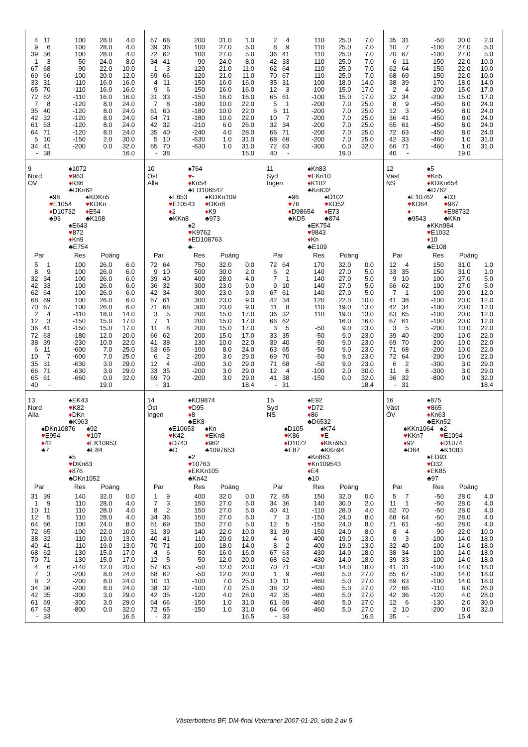| 4 | 11 | 100 | 28.0 | 4.0 |
| 9 | 6 | 100 | 28.0 | 4.0 |
| 39 | 36 | 100 | 28.0 | 4.0 |
| 1 | 3 | 50 | 24.0 | 8.0 |
| 67 | 68 | -90 | 22.0 | 10.0 |
| 69 | 66 | -100 | 20.0 | 12.0 |
| 33 | 31 | -110 | 16.0 | 16.0 |
| 65 | 70 | -110 | 16.0 | 16.0 |
| 72 | 62 | -110 | 16.0 | 16.0 |
| 7 | 8 | -120 | 8.0 | 24.0 |
| 35 | 40 | -120 | 8.0 | 24.0 |
| 42 | 32 | -120 | 8.0 | 24.0 |
| 61 | 63 | -120 | 8.0 | 24.0 |
| 64 | 71 | -120 | 8.0 | 24.0 |
| 5 | 10 | -150 | 2.0 | 30.0 |
| 34 | 41 | -200 | 0.0 | 32.0 |
| - | 38 | | | 16.0 |
| 67 | 68 | 200 | 31.0 | 1.0 |
| 39 | 36 | 100 | 27.0 | 5.0 |
| 72 | 62 | 100 | 27.0 | 5.0 |
| 34 | 41 | -90 | 24.0 | 8.0 |
| 1 | 3 | -120 | 21.0 | 11.0 |
| 69 | 66 | -120 | 21.0 | 11.0 |
| 4 | 11 | -150 | 16.0 | 16.0 |
| 9 | 6 | -150 | 16.0 | 16.0 |
| 31 | 33 | -150 | 16.0 | 16.0 |
| 7 | 8 | -180 | 10.0 | 22.0 |
| 61 | 63 | -180 | 10.0 | 22.0 |
| 64 | 71 | -180 | 10.0 | 22.0 |
| 42 | 32 | -210 | 6.0 | 26.0 |
| 35 | 40 | -240 | 4.0 | 28.0 |
| 5 | 10 | -630 | 1.0 | 31.0 |
| 65 | 70 | -630 | 1.0 | 31.0 |
| - | 38 | | | 16.0 |
| 2 | 4 | 110 | 25.0 | 7.0 |
| 8 | 9 | 110 | 25.0 | 7.0 |
| 36 | 41 | 110 | 25.0 | 7.0 |
| 42 | 33 | 110 | 25.0 | 7.0 |
| 62 | 64 | 110 | 25.0 | 7.0 |
| 70 | 67 | 110 | 25.0 | 7.0 |
| 35 | 31 | 100 | 18.0 | 14.0 |
| 12 | 3 | -100 | 15.0 | 17.0 |
| 65 | 61 | -100 | 15.0 | 17.0 |
| 5 | 1 | -200 | 7.0 | 25.0 |
| 6 | 11 | -200 | 7.0 | 25.0 |
| 10 | 7 | -200 | 7.0 | 25.0 |
| 32 | 34 | -200 | 7.0 | 25.0 |
| 66 | 71 | -200 | 7.0 | 25.0 |
| 68 | 69 | -200 | 7.0 | 25.0 |
| 72 | 63 | -300 | 0.0 | 32.0 |
| 40 | - | | 19.0 | |
| 35 | 31 | -50 | 30.0 | 2.0 |
| 10 | 7 | -100 | 27.0 | 5.0 |
| 70 | 67 | -100 | 27.0 | 5.0 |
| 6 | 11 | -150 | 22.0 | 10.0 |
| 62 | 64 | -150 | 22.0 | 10.0 |
| 68 | 69 | -150 | 22.0 | 10.0 |
| 38 | 39 | -170 | 18.0 | 14.0 |
| 2 | 4 | -200 | 15.0 | 17.0 |
| 32 | 34 | -200 | 15.0 | 17.0 |
| 8 | 9 | -450 | 8.0 | 24.0 |
| 12 | 3 | -450 | 8.0 | 24.0 |
| 36 | 41 | -450 | 8.0 | 24.0 |
| 65 | 61 | -450 | 8.0 | 24.0 |
| 72 | 63 | -450 | 8.0 | 24.0 |
| 42 | 33 | -460 | 1.0 | 31.0 |
| 66 | 71 | -460 | 1.0 | 31.0 |
| 40 | - | | 19.0 | |
9
Nord
ÖV
♠1072
♥963
♦K86
♣DKn62
♠98
♥E1054
♦D10732
♣93
♠KDKn5
♥KDKn
♦E54
♣K108
♠E643
♥872
♦Kn9
♣E754
| Par | | Res | Poäng | |
| --- | --- | --- | --- | --- |
| 5 | 1 | 100 | 26.0 | 6.0 |
| 8 | 9 | 100 | 26.0 | 6.0 |
| 32 | 34 | 100 | 26.0 | 6.0 |
| 42 | 33 | 100 | 26.0 | 6.0 |
| 62 | 64 | 100 | 26.0 | 6.0 |
| 68 | 69 | 100 | 26.0 | 6.0 |
| 70 | 67 | 100 | 26.0 | 6.0 |
| 2 | 4 | -110 | 18.0 | 14.0 |
| 12 | 3 | -150 | 15.0 | 17.0 |
| 36 | 41 | -150 | 15.0 | 17.0 |
| 72 | 63 | -180 | 12.0 | 20.0 |
| 38 | 39 | -230 | 10.0 | 22.0 |
| 6 | 11 | -600 | 7.0 | 25.0 |
| 10 | 7 | -600 | 7.0 | 25.0 |
| 35 | 31 | -630 | 3.0 | 29.0 |
| 66 | 71 | -630 | 3.0 | 29.0 |
| 65 | 61 | -660 | 0.0 | 32.0 |
| 40 | - | | 19.0 | |
10
Öst
Alla
♠764
♥-
♦Kn54
♣ED106542
♠E853
♥E10543
♦2
♣KKn8
♠KDKn109
♥DKn8
♦K9
♣973
♠2
♥K9762
♦ED108763
♣-
| Par | | Res | Poäng | |
| --- | --- | --- | --- | --- |
| 72 | 64 | 750 | 32.0 | 0.0 |
| 9 | 10 | 500 | 30.0 | 2.0 |
| 39 | 40 | 400 | 28.0 | 4.0 |
| 36 | 32 | 300 | 23.0 | 9.0 |
| 42 | 34 | 300 | 23.0 | 9.0 |
| 67 | 61 | 300 | 23.0 | 9.0 |
| 71 | 68 | 300 | 23.0 | 9.0 |
| 3 | 5 | 200 | 15.0 | 17.0 |
| 7 | 1 | 200 | 15.0 | 17.0 |
| 11 | 8 | 200 | 15.0 | 17.0 |
| 66 | 62 | 200 | 15.0 | 17.0 |
| 41 | 38 | 130 | 10.0 | 22.0 |
| 63 | 65 | -100 | 8.0 | 24.0 |
| 6 | 2 | -200 | 3.0 | 29.0 |
| 12 | 4 | -200 | 3.0 | 29.0 |
| 33 | 35 | -200 | 3.0 | 29.0 |
| 69 | 70 | -200 | 3.0 | 29.0 |
| - | 31 | | | 18.4 |
11
Syd
Ingen
♠Kn83
♥EKn10
♦K102
♣Kn632
♠96
♥76
♦D98654
♣KD5
♠D102
♥KD52
♦E73
♣874
♠EK754
♥9843
♦Kn
♣E109
| Par | | Res | Poäng | |
| --- | --- | --- | --- | --- |
| 72 | 64 | 170 | 32.0 | 0.0 |
| 6 | 2 | 140 | 27.0 | 5.0 |
| 7 | 1 | 140 | 27.0 | 5.0 |
| 9 | 10 | 140 | 27.0 | 5.0 |
| 67 | 61 | 140 | 27.0 | 5.0 |
| 42 | 34 | 120 | 22.0 | 10.0 |
| 11 | 8 | 110 | 19.0 | 13.0 |
| 36 | 32 | 110 | 19.0 | 13.0 |
| 66 | 62 | | 16.0 | 16.0 |
| 3 | 5 | -50 | 9.0 | 23.0 |
| 33 | 35 | -50 | 9.0 | 23.0 |
| 39 | 40 | -50 | 9.0 | 23.0 |
| 63 | 65 | -50 | 9.0 | 23.0 |
| 69 | 70 | -50 | 9.0 | 23.0 |
| 71 | 68 | -50 | 9.0 | 23.0 |
| 12 | 4 | -100 | 2.0 | 30.0 |
| 41 | 38 | -150 | 0.0 | 32.0 |
| - | 31 | | | 18.4 |
12
Väst
NS
♠5
♥Kn5
♦KDKn654
♣D762
♠E10762
♥KD64
♦-
♣9543
♠D3
♥987
♦E98732
♣KKn
♠KKn984
♥E1032
♦10
♣E108
| Par | | Res | Poäng | |
| --- | --- | --- | --- | --- |
| 12 | 4 | 150 | 31.0 | 1.0 |
| 33 | 35 | 150 | 31.0 | 1.0 |
| 9 | 10 | 100 | 27.0 | 5.0 |
| 66 | 62 | 100 | 27.0 | 5.0 |
| 7 | 1 | -100 | 20.0 | 12.0 |
| 41 | 38 | -100 | 20.0 | 12.0 |
| 42 | 34 | -100 | 20.0 | 12.0 |
| 63 | 65 | -100 | 20.0 | 12.0 |
| 67 | 61 | -100 | 20.0 | 12.0 |
| 3 | 5 | -200 | 10.0 | 22.0 |
| 39 | 40 | -200 | 10.0 | 22.0 |
| 69 | 70 | -200 | 10.0 | 22.0 |
| 71 | 68 | -200 | 10.0 | 22.0 |
| 72 | 64 | -200 | 10.0 | 22.0 |
| 6 | 2 | -300 | 3.0 | 29.0 |
| 11 | 8 | -300 | 3.0 | 29.0 |
| 36 | 32 | -800 | 0.0 | 32.0 |
| - | 31 | | | 18.4 |
13
Nord
Alla
♠EK43
♥K82
♦DKn
♣K963
♠DKn10876
♥E954
♦42
♣7
♠92
♥107
♦EK10953
♣E84
♠5
♥DKn63
♦876
♣DKn1052
| Par | | Res | Poäng | |
| --- | --- | --- | --- | --- |
| 31 | 39 | 140 | 32.0 | 0.0 |
| 1 | 9 | 110 | 28.0 | 4.0 |
| 10 | 11 | 110 | 28.0 | 4.0 |
| 12 | 5 | 110 | 28.0 | 4.0 |
| 64 | 66 | 100 | 24.0 | 8.0 |
| 72 | 65 | -100 | 22.0 | 10.0 |
| 38 | 32 | -110 | 19.0 | 13.0 |
| 40 | 41 | -110 | 19.0 | 13.0 |
| 68 | 62 | -130 | 15.0 | 17.0 |
| 70 | 71 | -130 | 15.0 | 17.0 |
| 4 | 6 | -140 | 12.0 | 20.0 |
| 7 | 3 | -200 | 8.0 | 24.0 |
| 8 | 2 | -200 | 8.0 | 24.0 |
| 34 | 36 | -200 | 8.0 | 24.0 |
| 42 | 35 | -300 | 3.0 | 29.0 |
| 61 | 69 | -300 | 3.0 | 29.0 |
| 67 | 63 | -800 | 0.0 | 32.0 |
| - | 33 | | | 16.5 |
14
Öst
Ingen
♠KD9874
♥D95
♦8
♣EK8
♠E10653
♥K42
♦D743
♣D
♠Kn
♥EKn8
♦962
♣1097653
♠2
♥10763
♦EKKn105
♣Kn42
| Par | | Res | Poäng | |
| --- | --- | --- | --- | --- |
| 1 | 9 | 400 | 32.0 | 0.0 |
| 7 | 3 | 150 | 27.0 | 5.0 |
| 8 | 2 | 150 | 27.0 | 5.0 |
| 34 | 36 | 150 | 27.0 | 5.0 |
| 61 | 69 | 150 | 27.0 | 5.0 |
| 31 | 39 | 140 | 22.0 | 10.0 |
| 40 | 41 | 110 | 20.0 | 12.0 |
| 70 | 71 | 100 | 18.0 | 14.0 |
| 4 | 6 | 50 | 16.0 | 16.0 |
| 12 | 5 | -50 | 12.0 | 20.0 |
| 67 | 63 | -50 | 12.0 | 20.0 |
| 68 | 62 | -50 | 12.0 | 20.0 |
| 10 | 11 | -100 | 7.0 | 25.0 |
| 38 | 32 | -100 | 7.0 | 25.0 |
| 42 | 35 | -120 | 4.0 | 28.0 |
| 64 | 66 | -150 | 1.0 | 31.0 |
| 72 | 65 | -150 | 1.0 | 31.0 |
| - | 33 | | | 16.5 |
15
Syd
NS
♠E92
♥D72
♦86
♣D6532
♠D105
♥K86
♦D1072
♣E87
♠K74
♥E
♦KKn953
♣KKn94
♠Kn863
♥Kn109543
♦E4
♣10
| Par | | Res | Poäng | |
| --- | --- | --- | --- | --- |
| 72 | 65 | 150 | 32.0 | 0.0 |
| 34 | 36 | 140 | 30.0 | 2.0 |
| 40 | 41 | -110 | 28.0 | 4.0 |
| 7 | 3 | -150 | 24.0 | 8.0 |
| 12 | 5 | -150 | 24.0 | 8.0 |
| 31 | 39 | -150 | 24.0 | 8.0 |
| 4 | 6 | -400 | 19.0 | 13.0 |
| 8 | 2 | -400 | 19.0 | 13.0 |
| 67 | 63 | -430 | 14.0 | 18.0 |
| 68 | 62 | -430 | 14.0 | 18.0 |
| 70 | 71 | -430 | 14.0 | 18.0 |
| 1 | 9 | -460 | 5.0 | 27.0 |
| 10 | 11 | -460 | 5.0 | 27.0 |
| 38 | 32 | -460 | 5.0 | 27.0 |
| 42 | 35 | -460 | 5.0 | 27.0 |
| 61 | 69 | -460 | 5.0 | 27.0 |
| 64 | 66 | -460 | 5.0 | 27.0 |
| - | 33 | | | 16.5 |
16
Väst
ÖV
♠875
♥865
♦Kn63
♣EKn52
♠KKn1064
♥KKn7
♦92
♣D64
♠2
♥E1094
♦D1074
♣K1083
♠ED93
♥D32
♦EK85
♣97
| Par | | Res | Poäng | |
| --- | --- | --- | --- | --- |
| 5 | 7 | -50 | 28.0 | 4.0 |
| 11 | 1 | -50 | 28.0 | 4.0 |
| 62 | 70 | -50 | 28.0 | 4.0 |
| 68 | 64 | -50 | 28.0 | 4.0 |
| 71 | 61 | -50 | 28.0 | 4.0 |
| 8 | 4 | -90 | 22.0 | 10.0 |
| 9 | 3 | -100 | 14.0 | 18.0 |
| 32 | 40 | -100 | 14.0 | 18.0 |
| 38 | 34 | -100 | 14.0 | 18.0 |
| 39 | 33 | -100 | 14.0 | 18.0 |
| 41 | 31 | -100 | 14.0 | 18.0 |
| 65 | 67 | -100 | 14.0 | 18.0 |
| 69 | 63 | -100 | 14.0 | 18.0 |
| 72 | 66 | -110 | 6.0 | 26.0 |
| 42 | 36 | -120 | 4.0 | 28.0 |
| 12 | 6 | -130 | 2.0 | 30.0 |
| 2 | 10 | -200 | 0.0 | 32.0 |
| 35 | - | | 15.4 | |
Västerbottens BF, DM-final Veteraner 2007-01-20, sida 2 av 5